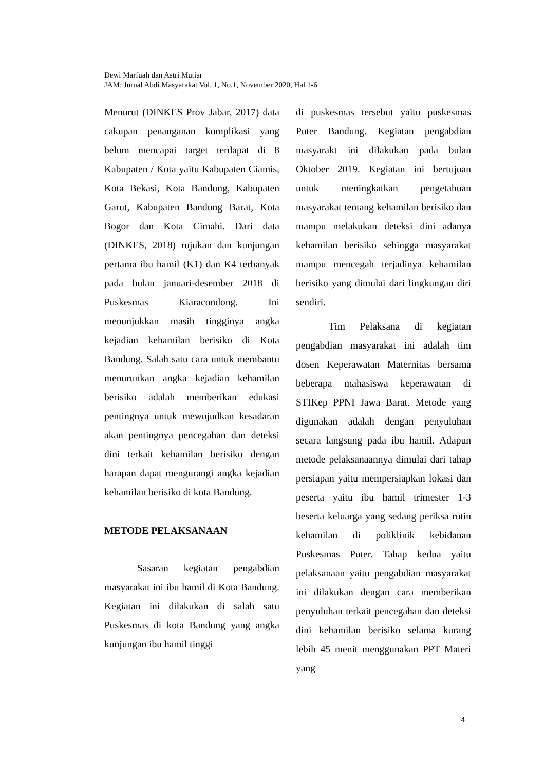Dewi Marfuah dan Astri Mutiar
JAM: Jurnal Abdi Masyarakat Vol. 1, No.1, November 2020, Hal 1-6
Menurut (DINKES Prov Jabar, 2017) data cakupan penanganan komplikasi yang belum mencapai target terdapat di 8 Kabupaten / Kota yaitu Kabupaten Ciamis, Kota Bekasi, Kota Bandung, Kabupaten Garut, Kabupaten Bandung Barat, Kota Bogor dan Kota Cimahi. Dari data (DINKES, 2018) rujukan dan kunjungan pertama ibu hamil (K1) dan K4 terbanyak pada bulan januari-desember 2018 di Puskesmas Kiaracondong. Ini menunjukkan masih tingginya angka kejadian kehamilan berisiko di Kota Bandung. Salah satu cara untuk membantu menurunkan angka kejadian kehamilan berisiko adalah memberikan edukasi pentingnya untuk mewujudkan kesadaran akan pentingnya pencegahan dan deteksi dini terkait kehamilan berisiko dengan harapan dapat mengurangi angka kejadian kehamilan berisiko di kota Bandung.
METODE PELAKSANAAN
Sasaran kegiatan pengabdian masyarakat ini ibu hamil di Kota Bandung. Kegiatan ini dilakukan di salah satu Puskesmas di kota Bandung yang angka kunjungan ibu hamil tinggi
di puskesmas tersebut yaitu puskesmas Puter Bandung. Kegiatan pengabdian masyarakt ini dilakukan pada bulan Oktober 2019. Kegiatan ini bertujuan untuk meningkatkan pengetahuan masyarakat tentang kehamilan berisiko dan mampu melakukan deteksi dini adanya kehamilan berisiko sehingga masyarakat mampu mencegah terjadinya kehamilan berisiko yang dimulai dari lingkungan diri sendiri.
Tim Pelaksana di kegiatan pengabdian masyarakat ini adalah tim dosen Keperawatan Maternitas bersama beberapa mahasiswa keperawatan di STIKep PPNI Jawa Barat. Metode yang digunakan adalah dengan penyuluhan secara langsung pada ibu hamil. Adapun metode pelaksanaannya dimulai dari tahap persiapan yaitu mempersiapkan lokasi dan peserta yaitu ibu hamil trimester 1-3 beserta keluarga yang sedang periksa rutin kehamilan di poliklinik kebidanan Puskesmas Puter. Tahap kedua yaitu pelaksanaan yaitu pengabdian masyarakat ini dilakukan dengan cara memberikan penyuluhan terkait pencegahan dan deteksi dini kehamilan berisiko selama kurang lebih 45 menit menggunakan PPT Materi yang
4